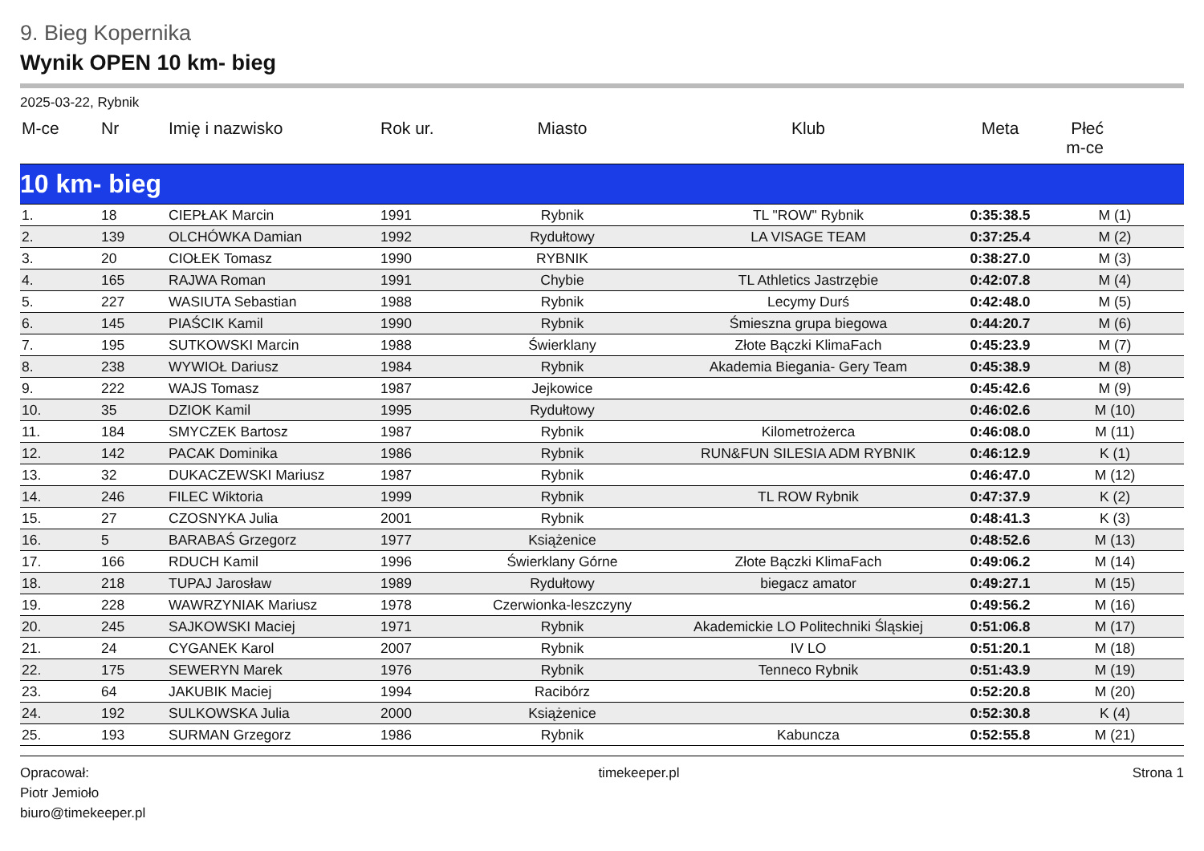9. Bieg Kopernika
Wynik OPEN 10 km- bieg
2025-03-22, Rybnik
| M-ce | Nr | Imię i nazwisko | Rok ur. | Miasto | Klub | Meta | Płeć m-ce |
| --- | --- | --- | --- | --- | --- | --- | --- |
| 10 km- bieg | | | | | | | |
| 1. | 18 | CIEPŁAK Marcin | 1991 | Rybnik | TL "ROW" Rybnik | 0:35:38.5 | M (1) |
| 2. | 139 | OLCHÓWKA Damian | 1992 | Rydułtowy | LA VISAGE TEAM | 0:37:25.4 | M (2) |
| 3. | 20 | CIOŁEK Tomasz | 1990 | RYBNIK | | 0:38:27.0 | M (3) |
| 4. | 165 | RAJWA Roman | 1991 | Chybie | TL Athletics Jastrzębie | 0:42:07.8 | M (4) |
| 5. | 227 | WASIUTA Sebastian | 1988 | Rybnik | Lecymy Durś | 0:42:48.0 | M (5) |
| 6. | 145 | PIAŚCIK Kamil | 1990 | Rybnik | Śmieszna grupa biegowa | 0:44:20.7 | M (6) |
| 7. | 195 | SUTKOWSKI Marcin | 1988 | Świerklany | Złote Bączki KlimaFach | 0:45:23.9 | M (7) |
| 8. | 238 | WYWIOŁ Dariusz | 1984 | Rybnik | Akademia Biegania- Gery Team | 0:45:38.9 | M (8) |
| 9. | 222 | WAJS Tomasz | 1987 | Jejkowice | | 0:45:42.6 | M (9) |
| 10. | 35 | DZIOK Kamil | 1995 | Rydułtowy | | 0:46:02.6 | M (10) |
| 11. | 184 | SMYCZEK Bartosz | 1987 | Rybnik | Kilometrożerca | 0:46:08.0 | M (11) |
| 12. | 142 | PACAK Dominika | 1986 | Rybnik | RUN&FUN SILESIA ADM RYBNIK | 0:46:12.9 | K (1) |
| 13. | 32 | DUKACZEWSKI Mariusz | 1987 | Rybnik | | 0:46:47.0 | M (12) |
| 14. | 246 | FILEC Wiktoria | 1999 | Rybnik | TL ROW Rybnik | 0:47:37.9 | K (2) |
| 15. | 27 | CZOSNYKA Julia | 2001 | Rybnik | | 0:48:41.3 | K (3) |
| 16. | 5 | BARABAŚ Grzegorz | 1977 | Książenice | | 0:48:52.6 | M (13) |
| 17. | 166 | RDUCH Kamil | 1996 | Świerklany Górne | Złote Bączki KlimaFach | 0:49:06.2 | M (14) |
| 18. | 218 | TUPAJ Jarosław | 1989 | Rydułtowy | biegacz amator | 0:49:27.1 | M (15) |
| 19. | 228 | WAWRZYNIAK Mariusz | 1978 | Czerwionka-leszczyny | | 0:49:56.2 | M (16) |
| 20. | 245 | SAJKOWSKI Maciej | 1971 | Rybnik | Akademickie LO Politechniki Śląskiej | 0:51:06.8 | M (17) |
| 21. | 24 | CYGANEK Karol | 2007 | Rybnik | IV LO | 0:51:20.1 | M (18) |
| 22. | 175 | SEWERYN Marek | 1976 | Rybnik | Tenneco Rybnik | 0:51:43.9 | M (19) |
| 23. | 64 | JAKUBIK Maciej | 1994 | Racibórz | | 0:52:20.8 | M (20) |
| 24. | 192 | SULKOWSKA Julia | 2000 | Książenice | | 0:52:30.8 | K (4) |
| 25. | 193 | SURMAN Grzegorz | 1986 | Rybnik | Kabuncza | 0:52:55.8 | M (21) |
Opracował:
Piotr Jemioło
biuro@timekeeper.pl
timekeeper.pl Strona 1